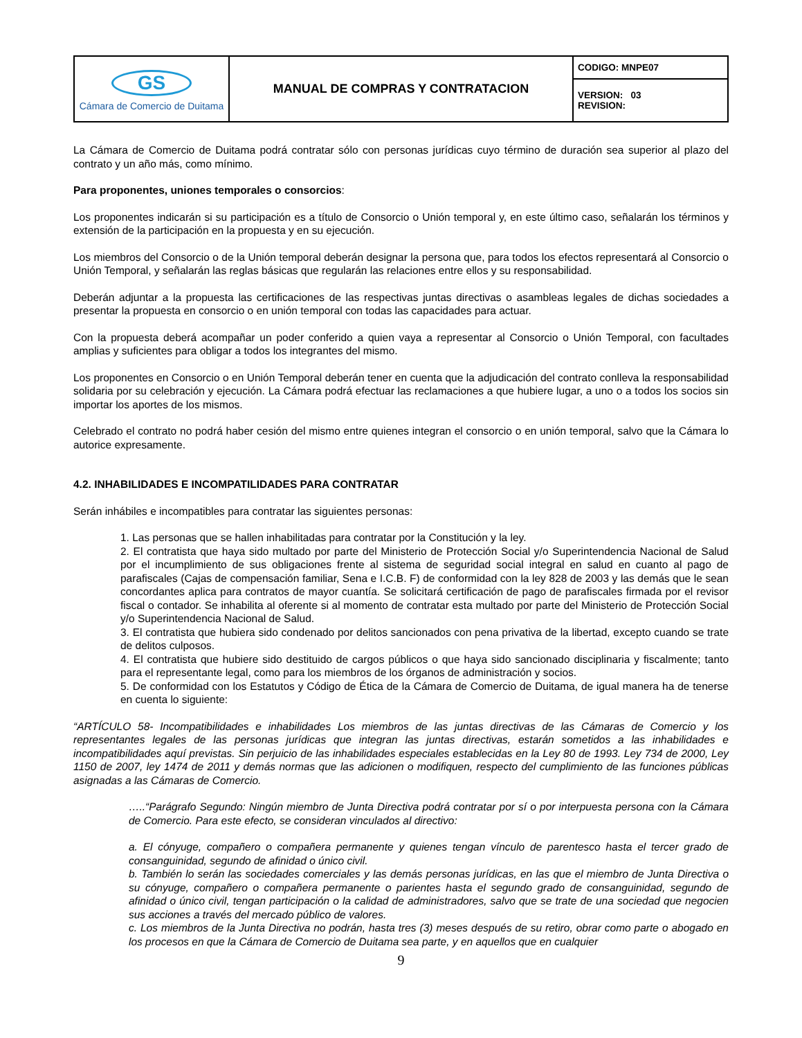| GS Cámara de Comercio de Duitama | MANUAL DE COMPRAS Y CONTRATACION | CODIGO: MNPE07 |
| | | VERSION: 03 REVISION: |
La Cámara de Comercio de Duitama podrá contratar sólo con personas jurídicas cuyo término de duración sea superior al plazo del contrato y un año más, como mínimo.
Para proponentes, uniones temporales o consorcios:
Los proponentes indicarán si su participación es a título de Consorcio o Unión temporal y, en este último caso, señalarán los términos y extensión de la participación en la propuesta y en su ejecución.
Los miembros del Consorcio o de la Unión temporal deberán designar la persona que, para todos los efectos representará al Consorcio o Unión Temporal, y señalarán las reglas básicas que regularán las relaciones entre ellos y su responsabilidad.
Deberán adjuntar a la propuesta las certificaciones de las respectivas juntas directivas o asambleas legales de dichas sociedades a presentar la propuesta en consorcio o en unión temporal con todas las capacidades para actuar.
Con la propuesta deberá acompañar un poder conferido a quien vaya a representar al Consorcio o Unión Temporal, con facultades amplias y suficientes para obligar a todos los integrantes del mismo.
Los proponentes en Consorcio o en Unión Temporal deberán tener en cuenta que la adjudicación del contrato conlleva la responsabilidad solidaria por su celebración y ejecución. La Cámara podrá efectuar las reclamaciones a que hubiere lugar, a uno o a todos los socios sin importar los aportes de los mismos.
Celebrado el contrato no podrá haber cesión del mismo entre quienes integran el consorcio o en unión temporal, salvo que la Cámara lo autorice expresamente.
4.2. INHABILIDADES E INCOMPATILIDADES PARA CONTRATAR
Serán inhábiles e incompatibles para contratar las siguientes personas:
1. Las personas que se hallen inhabilitadas para contratar por la Constitución y la ley.
2. El contratista que haya sido multado por parte del Ministerio de Protección Social y/o Superintendencia Nacional de Salud por el incumplimiento de sus obligaciones frente al sistema de seguridad social integral en salud en cuanto al pago de parafiscales (Cajas de compensación familiar, Sena e I.C.B. F) de conformidad con la ley 828 de 2003 y las demás que le sean concordantes aplica para contratos de mayor cuantía. Se solicitará certificación de pago de parafiscales firmada por el revisor fiscal o contador. Se inhabilita al oferente si al momento de contratar esta multado por parte del Ministerio de Protección Social y/o Superintendencia Nacional de Salud.
3. El contratista que hubiera sido condenado por delitos sancionados con pena privativa de la libertad, excepto cuando se trate de delitos culposos.
4. El contratista que hubiere sido destituido de cargos públicos o que haya sido sancionado disciplinaria y fiscalmente; tanto para el representante legal, como para los miembros de los órganos de administración y socios.
5. De conformidad con los Estatutos y Código de Ética de la Cámara de Comercio de Duitama, de igual manera ha de tenerse en cuenta lo siguiente:
“ARTÍCULO 58- Incompatibilidades e inhabilidades Los miembros de las juntas directivas de las Cámaras de Comercio y los representantes legales de las personas jurídicas que integran las juntas directivas, estarán sometidos a las inhabilidades e incompatibilidades aquí previstas. Sin perjuicio de las inhabilidades especiales establecidas en la Ley 80 de 1993. Ley 734 de 2000, Ley 1150 de 2007, ley 1474 de 2011 y demás normas que las adicionen o modifiquen, respecto del cumplimiento de las funciones públicas asignadas a las Cámaras de Comercio.
…..“Parágrafo Segundo: Ningún miembro de Junta Directiva podrá contratar por sí o por interpuesta persona con la Cámara de Comercio. Para este efecto, se consideran vinculados al directivo:
a. El cónyuge, compañero o compañera permanente y quienes tengan vínculo de parentesco hasta el tercer grado de consanguinidad, segundo de afinidad o único civil.
b. También lo serán las sociedades comerciales y las demás personas jurídicas, en las que el miembro de Junta Directiva o su cónyuge, compañero o compañera permanente o parientes hasta el segundo grado de consanguinidad, segundo de afinidad o único civil, tengan participación o la calidad de administradores, salvo que se trate de una sociedad que negocien sus acciones a través del mercado público de valores.
c. Los miembros de la Junta Directiva no podrán, hasta tres (3) meses después de su retiro, obrar como parte o abogado en los procesos en que la Cámara de Comercio de Duitama sea parte, y en aquellos que en cualquier
9